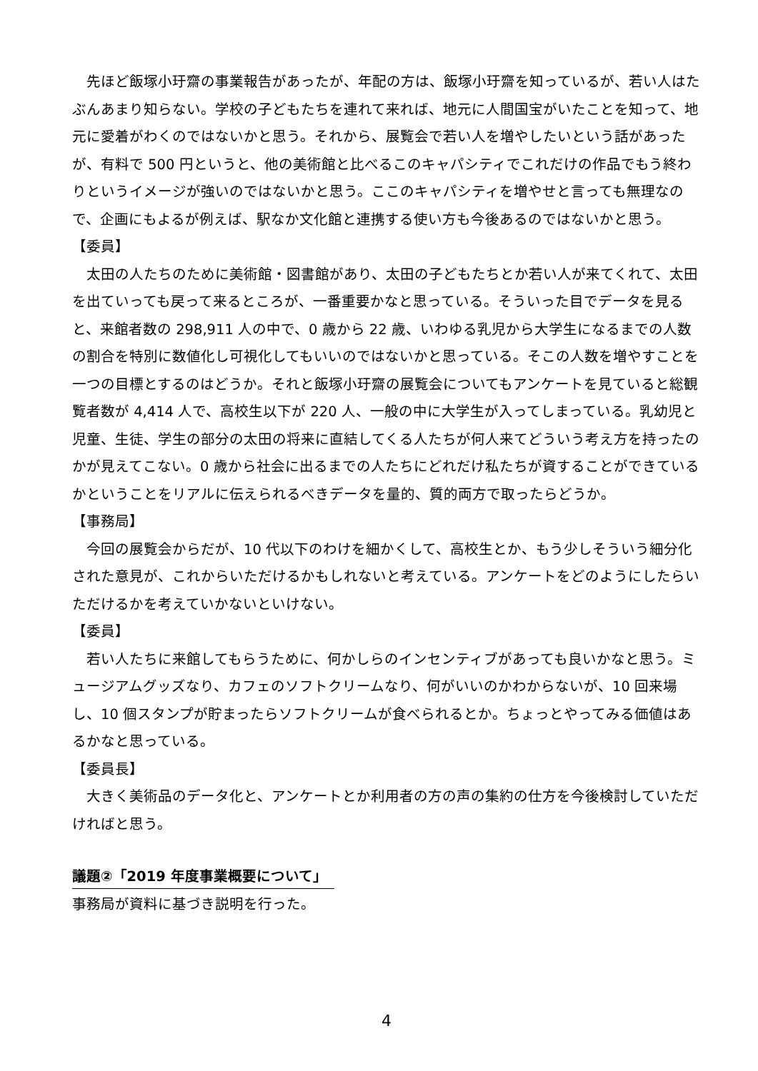先ほど飯塚小玗齋の事業報告があったが、年配の方は、飯塚小玗齋を知っているが、若い人はたぶんあまり知らない。学校の子どもたちを連れて来れば、地元に人間国宝がいたことを知って、地元に愛着がわくのではないかと思う。それから、展覧会で若い人を増やしたいという話があったが、有料で 500 円というと、他の美術館と比べるこのキャパシティでこれだけの作品でもう終わりというイメージが強いのではないかと思う。ここのキャパシティを増やせと言っても無理なので、企画にもよるが例えば、駅なか文化館と連携する使い方も今後あるのではないかと思う。
【委員】
太田の人たちのために美術館・図書館があり、太田の子どもたちとか若い人が来てくれて、太田を出ていっても戻って来るところが、一番重要かなと思っている。そういった目でデータを見ると、来館者数の 298,911 人の中で、0 歳から 22 歳、いわゆる乳児から大学生になるまでの人数の割合を特別に数値化し可視化してもいいのではないかと思っている。そこの人数を増やすことを一つの目標とするのはどうか。それと飯塚小玗齋の展覧会についてもアンケートを見ていると総観覧者数が 4,414 人で、高校生以下が 220 人、一般の中に大学生が入ってしまっている。乳幼児と児童、生徒、学生の部分の太田の将来に直結してくる人たちが何人来てどういう考え方を持ったのかが見えてこない。0 歳から社会に出るまでの人たちにどれだけ私たちが資することができているかということをリアルに伝えられるべきデータを量的、質的両方で取ったらどうか。
【事務局】
今回の展覧会からだが、10 代以下のわけを細かくして、高校生とか、もう少しそういう細分化された意見が、これからいただけるかもしれないと考えている。アンケートをどのようにしたらいただけるかを考えていかないといけない。
【委員】
若い人たちに来館してもらうために、何かしらのインセンティブがあっても良いかなと思う。ミュージアムグッズなり、カフェのソフトクリームなり、何がいいのかわからないが、10 回来場し、10 個スタンプが貯まったらソフトクリームが食べられるとか。ちょっとやってみる価値はあるかなと思っている。
【委員長】
大きく美術品のデータ化と、アンケートとか利用者の方の声の集約の仕方を今後検討していただければと思う。
議題②「2019 年度事業概要について」
事務局が資料に基づき説明を行った。
4